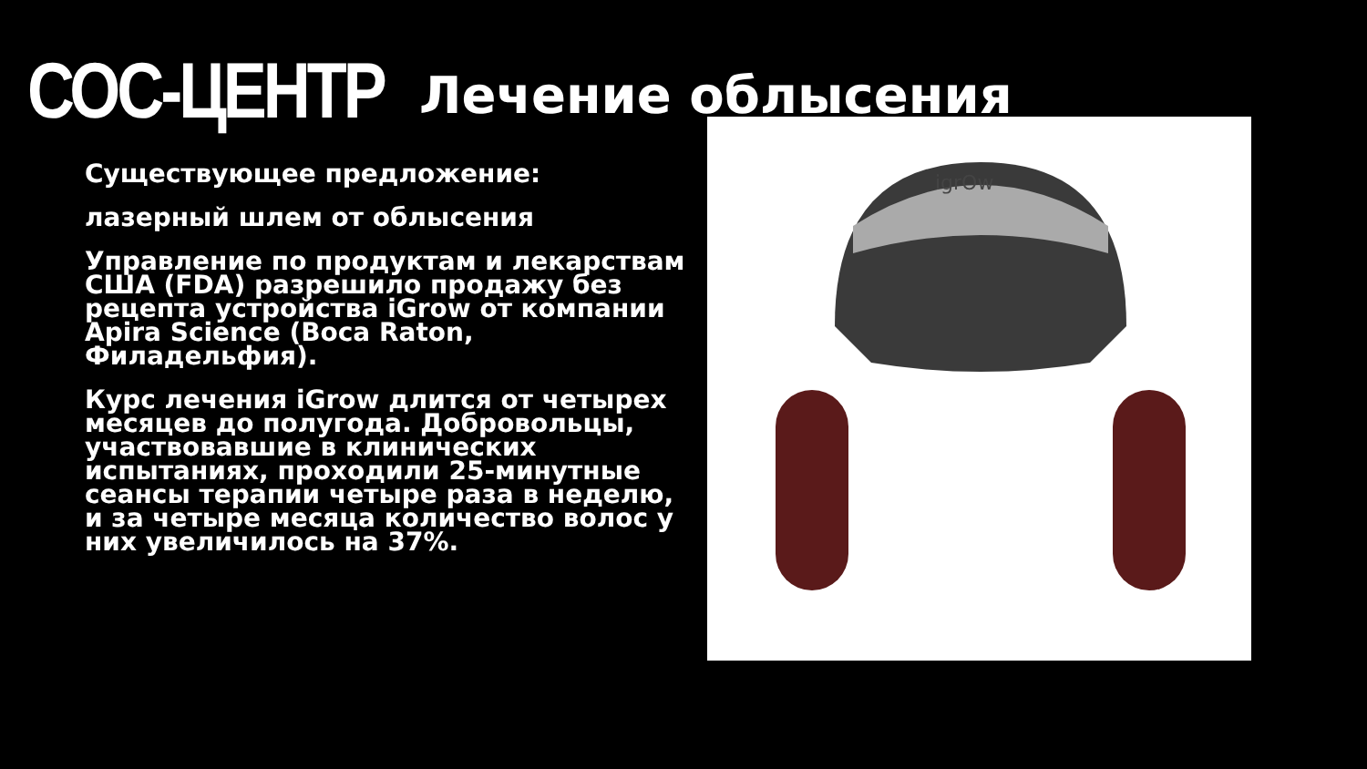СОС-ЦЕНТР
Лечение облысения
Существующее предложение:
лазерный шлем от облысения
Управление по продуктам и лекарствам США (FDA) разрешило продажу без рецепта устройства iGrow от компании Apira Science (Boca Raton, Филадельфия).
Курс лечения iGrow длится от четырех месяцев до полугода. Добровольцы, участвовавшие в клинических испытаниях, проходили 25-минутные сеансы терапии четыре раза в неделю, и за четыре месяца количество волос у них увеличилось на 37%.
igrOw